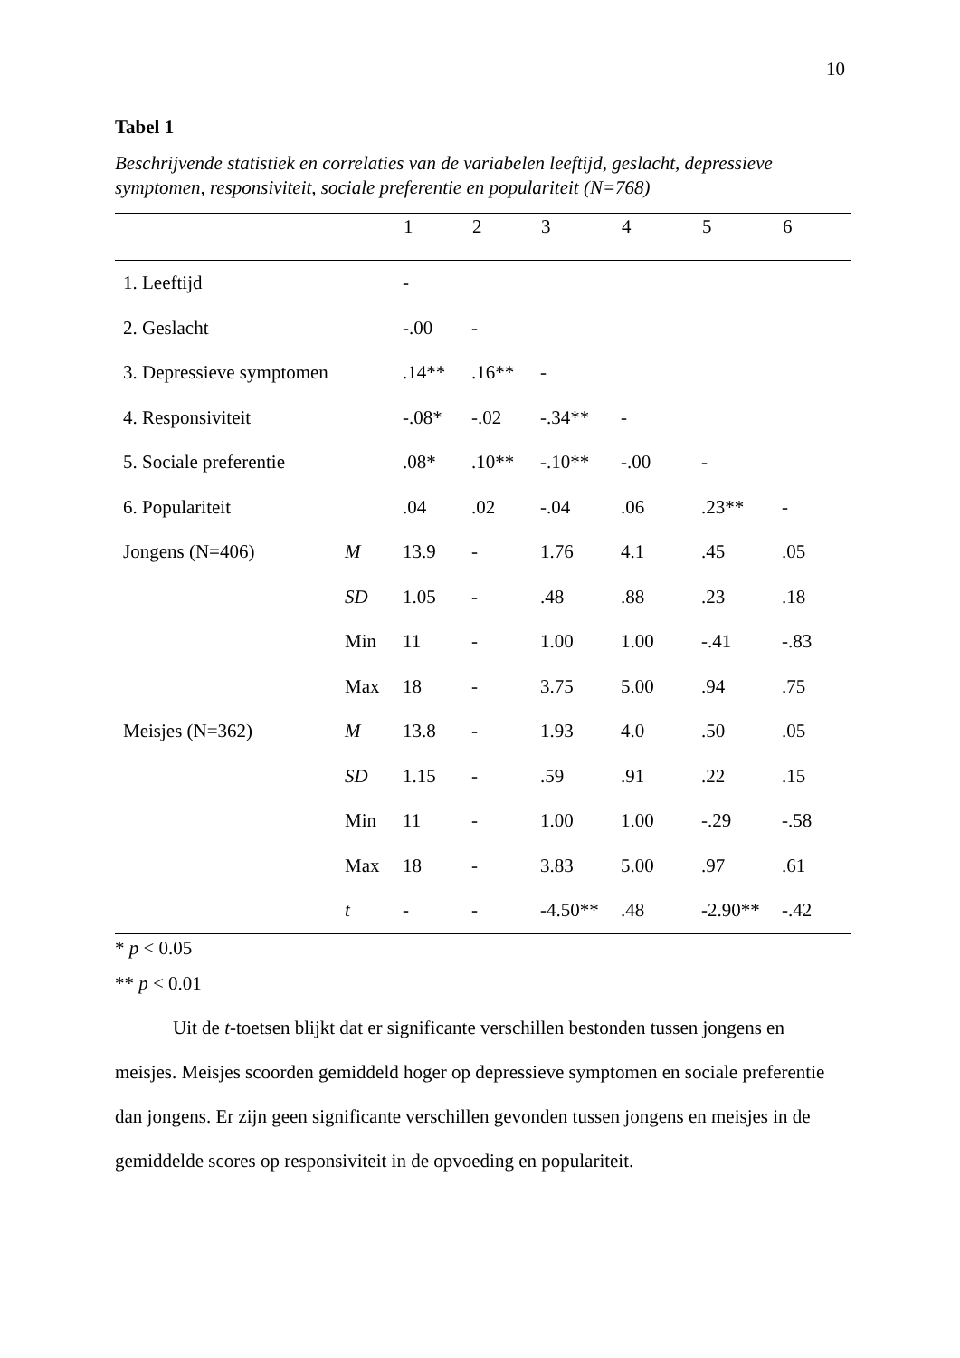10
Tabel 1
Beschrijvende statistiek en correlaties van de variabelen leeftijd, geslacht, depressieve symptomen, responsiviteit, sociale preferentie en populariteit (N=768)
| | | 1 | 2 | 3 | 4 | 5 | 6 |
| --- | --- | --- | --- | --- | --- | --- | --- |
| 1. Leeftijd | | - | | | | | |
| 2. Geslacht | | -.00 | - | | | | |
| 3. Depressieve symptomen | | .14** | .16** | - | | | |
| 4. Responsiviteit | | -.08* | -.02 | -.34** | - | | |
| 5. Sociale preferentie | | .08* | .10** | -.10** | -.00 | - | |
| 6. Populariteit | | .04 | .02 | -.04 | .06 | .23** | - |
| Jongens (N=406) | M | 13.9 | - | 1.76 | 4.1 | .45 | .05 |
| | SD | 1.05 | - | .48 | .88 | .23 | .18 |
| | Min | 11 | - | 1.00 | 1.00 | -.41 | -.83 |
| | Max | 18 | - | 3.75 | 5.00 | .94 | .75 |
| Meisjes (N=362) | M | 13.8 | - | 1.93 | 4.0 | .50 | .05 |
| | SD | 1.15 | - | .59 | .91 | .22 | .15 |
| | Min | 11 | - | 1.00 | 1.00 | -.29 | -.58 |
| | Max | 18 | - | 3.83 | 5.00 | .97 | .61 |
| | t | - | - | -4.50** | .48 | -2.90** | -.42 |
* p < 0.05
** p < 0.01
Uit de t-toetsen blijkt dat er significante verschillen bestonden tussen jongens en meisjes. Meisjes scoorden gemiddeld hoger op depressieve symptomen en sociale preferentie dan jongens. Er zijn geen significante verschillen gevonden tussen jongens en meisjes in de gemiddelde scores op responsiviteit in de opvoeding en populariteit.